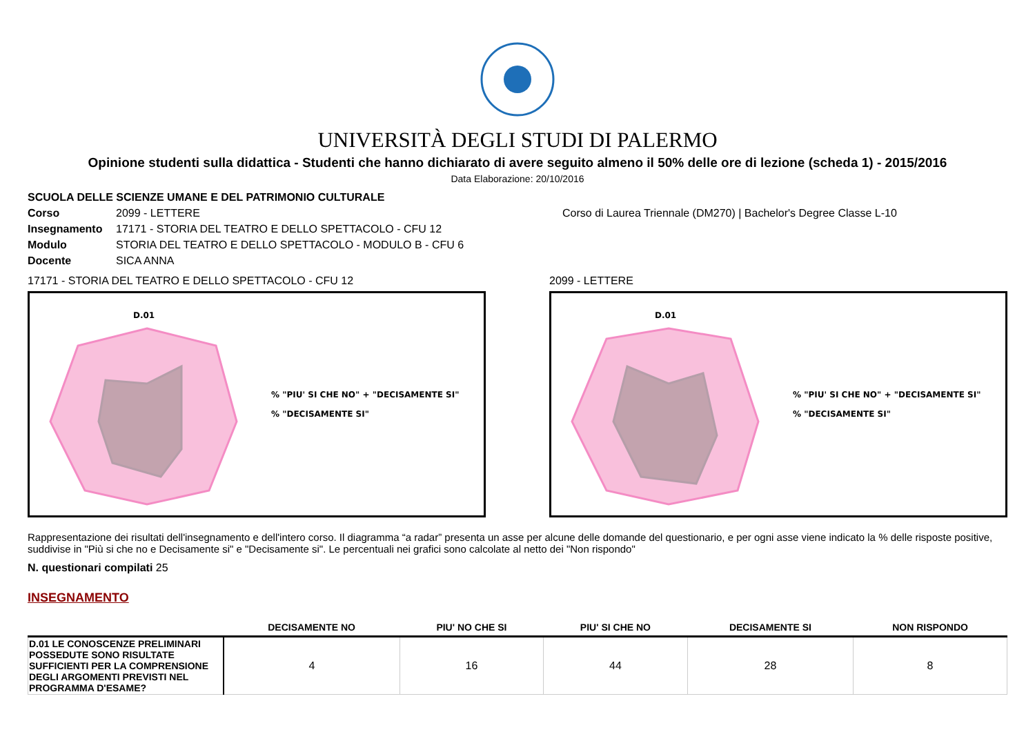UNIVERSITÀ DEGLI STUDI DI PALERMO
Opinione studenti sulla didattica - Studenti che hanno dichiarato di avere seguito almeno il 50% delle ore di lezione (scheda 1) - 2015/2016
Data Elaborazione: 20/10/2016
SCUOLA DELLE SCIENZE UMANE E DEL PATRIMONIO CULTURALE
Corso 2099 - LETTERE Corso di Laurea Triennale (DM270) | Bachelor's Degree Classe L-10
Insegnamento 17171 - STORIA DEL TEATRO E DELLO SPETTACOLO - CFU 12
Modulo STORIA DEL TEATRO E DELLO SPETTACOLO - MODULO B - CFU 6
Docente SICA ANNA
17171 - STORIA DEL TEATRO E DELLO SPETTACOLO - CFU 12
D.01
% "PIU' SI CHE NO" + "DECISAMENTE SI"
% "DECISAMENTE SI"
2099 - LETTERE
D.01
% "PIU' SI CHE NO" + "DECISAMENTE SI"
% "DECISAMENTE SI"
Rappresentazione dei risultati dell'insegnamento e dell'intero corso. Il diagramma “a radar” presenta un asse per alcune delle domande del questionario, e per ogni asse viene indicato la % delle risposte positive, suddivise in "Più si che no e Decisamente si" e "Decisamente si". Le percentuali nei grafici sono calcolate al netto dei "Non rispondo"
N. questionari compilati 25
INSEGNAMENTO
| | DECISAMENTE NO | PIU' NO CHE SI | PIU' SI CHE NO | DECISAMENTE SI | NON RISPONDO |
| --- | --- | --- | --- | --- | --- |
| D.01 LE CONOSCENZE PRELIMINARI POSSEDUTE SONO RISULTATE SUFFICIENTI PER LA COMPRENSIONE DEGLI ARGOMENTI PREVISTI NEL PROGRAMMA D'ESAME? | 4 | 16 | 44 | 28 | 8 |